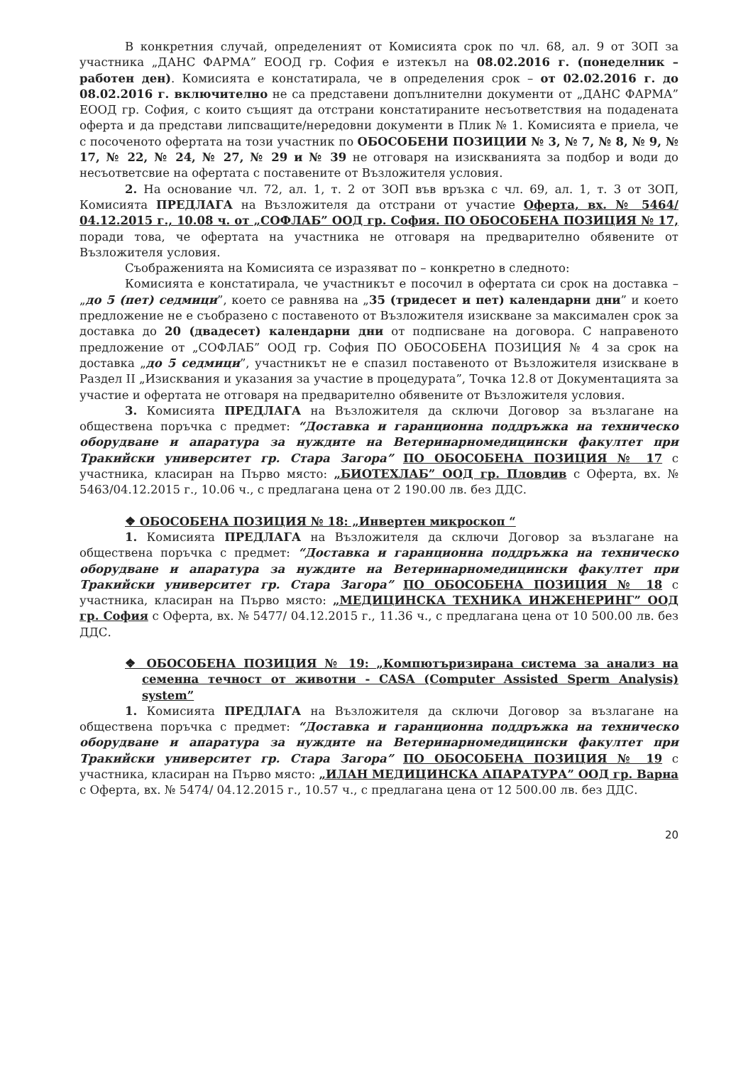В конкретния случай, определеният от Комисията срок по чл. 68, ал. 9 от ЗОП за участника „ДАНС ФАРМА” ЕООД гр. София е изтекъл на 08.02.2016 г. (понеделник – работен ден). Комисията е констатирала, че в определения срок – от 02.02.2016 г. до 08.02.2016 г. включително не са представени допълнителни документи от „ДАНС ФАРМА” ЕООД гр. София, с които същият да отстрани констатираните несъответствия на подадената оферта и да представи липсващите/нередовни документи в Плик № 1. Комисията е приела, че с посоченото офертата на този участник по ОБОСОБЕНИ ПОЗИЦИИ № 3, № 7, № 8, № 9, № 17, № 22, № 24, № 27, № 29 и № 39 не отговаря на изискванията за подбор и води до несъответсвие на офертата с поставените от Възложителя условия.
2. На основание чл. 72, ал. 1, т. 2 от ЗОП във връзка с чл. 69, ал. 1, т. 3 от ЗОП, Комисията ПРЕДЛАГА на Възложителя да отстрани от участие Оферта, вх. № 5464/ 04.12.2015 г., 10.08 ч. от „СОФЛАБ” ООД гр. София. ПО ОБОСОБЕНА ПОЗИЦИЯ № 17, поради това, че офертата на участника не отговаря на предварително обявените от Възложителя условия.
Съображенията на Комисията се изразяват по – конкретно в следното:
Комисията е констатирала, че участникът е посочил в офертата си срок на доставка – „до 5 (пет) седмици”, което се равнява на „35 (тридесет и пет) календарни дни” и което предложение не е съобразено с поставеното от Възложителя изискване за максимален срок за доставка до 20 (двадесет) календарни дни от подписване на договора. С направеното предложение от „СОФЛАБ” ООД гр. София ПО ОБОСОБЕНА ПОЗИЦИЯ № 4 за срок на доставка „до 5 седмици”, участникът не е спазил поставеното от Възложителя изискване в Раздел II „Изисквания и указания за участие в процедурата”, Точка 12.8 от Документацията за участие и офертата не отговаря на предварително обявените от Възложителя условия.
3. Комисията ПРЕДЛАГА на Възложителя да сключи Договор за възлагане на обществена поръчка с предмет: “Доставка и гаранционна поддръжка на техническо оборудване и апаратура за нуждите на Ветеринарномедицински факултет при Тракийски университет гр. Стара Загора” ПО ОБОСОБЕНА ПОЗИЦИЯ № 17 с участника, класиран на Първо място: „БИОТЕХЛАБ” ООД гр. Пловдив с Оферта, вх. № 5463/04.12.2015 г., 10.06 ч., с предлагана цена от 2 190.00 лв. без ДДС.
❖ ОБОСОБЕНА ПОЗИЦИЯ № 18: „Инвертен микроскоп “
1. Комисията ПРЕДЛАГА на Възложителя да сключи Договор за възлагане на обществена поръчка с предмет: “Доставка и гаранционна поддръжка на техническо оборудване и апаратура за нуждите на Ветеринарномедицински факултет при Тракийски университет гр. Стара Загора” ПО ОБОСОБЕНА ПОЗИЦИЯ № 18 с участника, класиран на Първо място: „МЕДИЦИНСКА ТЕХНИКА ИНЖЕНЕРИНГ” ООД гр. София с Оферта, вх. № 5477/ 04.12.2015 г., 11.36 ч., с предлагана цена от 10 500.00 лв. без ДДС.
❖ ОБОСОБЕНА ПОЗИЦИЯ № 19: „Компютъризирана система за анализ на семенна течност от животни - CASA (Computer Assisted Sperm Analysis) system”
1. Комисията ПРЕДЛАГА на Възложителя да сключи Договор за възлагане на обществена поръчка с предмет: “Доставка и гаранционна поддръжка на техническо оборудване и апаратура за нуждите на Ветеринарномедицински факултет при Тракийски университет гр. Стара Загора” ПО ОБОСОБЕНА ПОЗИЦИЯ № 19 с участника, класиран на Първо място: „ИЛАН МЕДИЦИНСКА АПАРАТУРА” ООД гр. Варна с Оферта, вх. № 5474/ 04.12.2015 г., 10.57 ч., с предлагана цена от 12 500.00 лв. без ДДС.
20